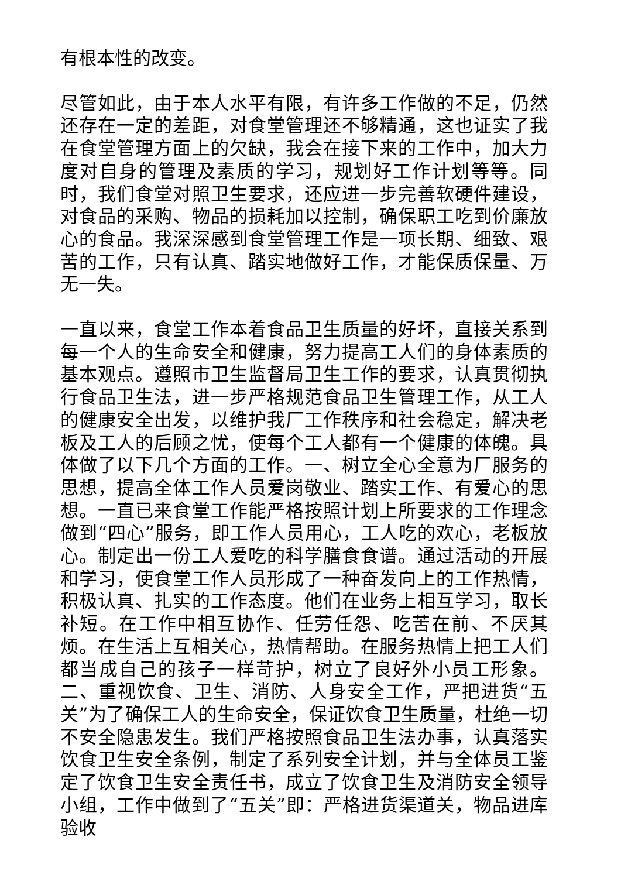有根本性的改变。
尽管如此，由于本人水平有限，有许多工作做的不足，仍然还存在一定的差距，对食堂管理还不够精通，这也证实了我在食堂管理方面上的欠缺，我会在接下来的工作中，加大力度对自身的管理及素质的学习，规划好工作计划等等。同时，我们食堂对照卫生要求，还应进一步完善软硬件建设，对食品的采购、物品的损耗加以控制，确保职工吃到价廉放心的食品。我深深感到食堂管理工作是一项长期、细致、艰苦的工作，只有认真、踏实地做好工作，才能保质保量、万无一失。
一直以来，食堂工作本着食品卫生质量的好坏，直接关系到每一个人的生命安全和健康，努力提高工人们的身体素质的基本观点。遵照市卫生监督局卫生工作的要求，认真贯彻执行食品卫生法，进一步严格规范食品卫生管理工作，从工人的健康安全出发，以维护我厂工作秩序和社会稳定，解决老板及工人的后顾之忧，使每个工人都有一个健康的体魄。具体做了以下几个方面的工作。一、树立全心全意为厂服务的思想，提高全体工作人员爱岗敬业、踏实工作、有爱心的思想。一直已来食堂工作能严格按照计划上所要求的工作理念做到“四心”服务，即工作人员用心，工人吃的欢心，老板放心。制定出一份工人爱吃的科学膳食食谱。通过活动的开展和学习，使食堂工作人员形成了一种奋发向上的工作热情，积极认真、扎实的工作态度。他们在业务上相互学习，取长补短。在工作中相互协作、任劳任怨、吃苦在前、不厌其烦。在生活上互相关心，热情帮助。在服务热情上把工人们都当成自己的孩子一样苛护，树立了良好外小员工形象。二、重视饮食、卫生、消防、人身安全工作，严把进货“五关”为了确保工人的生命安全，保证饮食卫生质量，杜绝一切不安全隐患发生。我们严格按照食品卫生法办事，认真落实饮食卫生安全条例，制定了系列安全计划，并与全体员工鉴定了饮食卫生安全责任书，成立了饮食卫生及消防安全领导小组，工作中做到了“五关”即：严格进货渠道关，物品进库验收